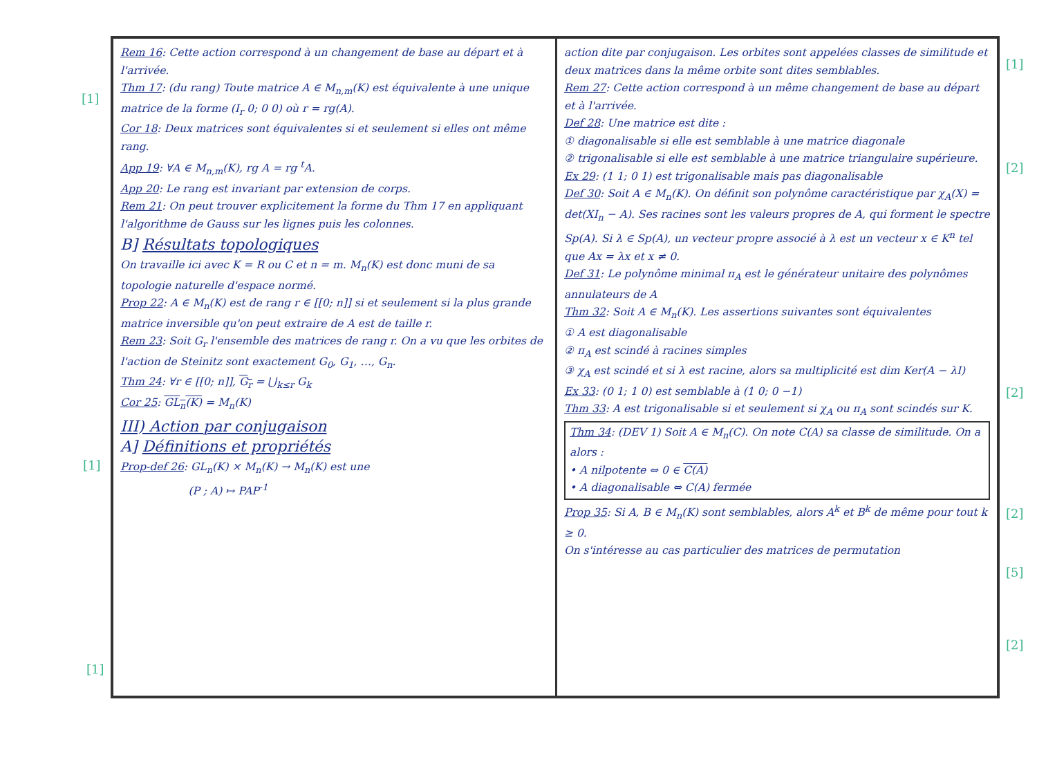Rem 16: Cette action correspond à un changement de base au départ et à l'arrivée.
Thm 17: (du rang) Toute matrice A ∈ M<sub>n,m</sub>(K) est équivalente à une unique matrice de la forme (I<sub>r</sub> 0; 0 0) où r = rg(A).
Cor 18: Deux matrices sont équivalentes si et seulement si elles ont même rang.
App 19: ∀A ∈ M<sub>n,m</sub>(K), rg A = rg <sup>t</sup>A.
App 20: Le rang est invariant par extension de corps.
Rem 21: On peut trouver explicitement la forme du Thm 17 en appliquant l'algorithme de Gauss sur les lignes puis les colonnes.
B] Résultats topologiques
On travaille ici avec K = R ou C et n = m. M<sub>n</sub>(K) est donc muni de sa topologie naturelle d'espace normé.
Prop 22: A ∈ M<sub>n</sub>(K) est de rang r ∈ [[0; n]] si et seulement si la plus grande matrice inversible qu'on peut extraire de A est de taille r.
Rem 23: Soit G<sub>r</sub> l'ensemble des matrices de rang r. On a vu que les orbites de l'action de Steinitz sont exactement G<sub>0</sub>, G<sub>1</sub>, …, G<sub>n</sub>.
Thm 24: ∀r ∈ [[0; n]], G<sub>r</sub> = ⋃<sub>k≤r</sub> G<sub>k</sub>
Cor 25: GL<sub>n</sub>(K) = M<sub>n</sub>(K)
III) Action par conjugaison
A] Définitions et propriétés
Prop-def 26: GL<sub>n</sub>(K) × M<sub>n</sub>(K) → M<sub>n</sub>(K) est une
(P ; A) ↦ PAP<sup>-1</sup>
action dite par conjugaison. Les orbites sont appelées classes de similitude et deux matrices dans la même orbite sont dites semblables.
Rem 27: Cette action correspond à un même changement de base au départ et à l'arrivée.
Def 28: Une matrice est dite :
① diagonalisable si elle est semblable à une matrice diagonale
② trigonalisable si elle est semblable à une matrice triangulaire supérieure.
Ex 29: (1 1; 0 1) est trigonalisable mais pas diagonalisable
Def 30: Soit A ∈ M<sub>n</sub>(K). On définit son polynôme caractéristique par χ<sub>A</sub>(X) = det(XI<sub>n</sub> − A). Ses racines sont les valeurs propres de A, qui forment le spectre Sp(A). Si λ ∈ Sp(A), un vecteur propre associé à λ est un vecteur x ∈ K<sup>n</sup> tel que Ax = λx et x ≠ 0.
Def 31: Le polynôme minimal π<sub>A</sub> est le générateur unitaire des polynômes annulateurs de A
Thm 32: Soit A ∈ M<sub>n</sub>(K). Les assertions suivantes sont équivalentes
① A est diagonalisable
② π<sub>A</sub> est scindé à racines simples
③ χ<sub>A</sub> est scindé et si λ est racine, alors sa multiplicité est dim Ker(A − λI)
Ex 33: (0 1; 1 0) est semblable à (1 0; 0 −1)
Thm 33: A est trigonalisable si et seulement si χ<sub>A</sub> ou π<sub>A</sub> sont scindés sur K.
Thm 34: (DEV 1) Soit A ∈ M<sub>n</sub>(C). On note C(A) sa classe de similitude. On a alors :
• A nilpotente ⇔ 0 ∈ C(A)
• A diagonalisable ⇔ C(A) fermée
Prop 35: Si A, B ∈ M<sub>n</sub>(K) sont semblables, alors A<sup>k</sup> et B<sup>k</sup> de même pour tout k ≥ 0.
On s'intéresse au cas particulier des matrices de permutation
[1]
[1]
[1]
[1]
[2]
[2]
[2]
[5]
[2]